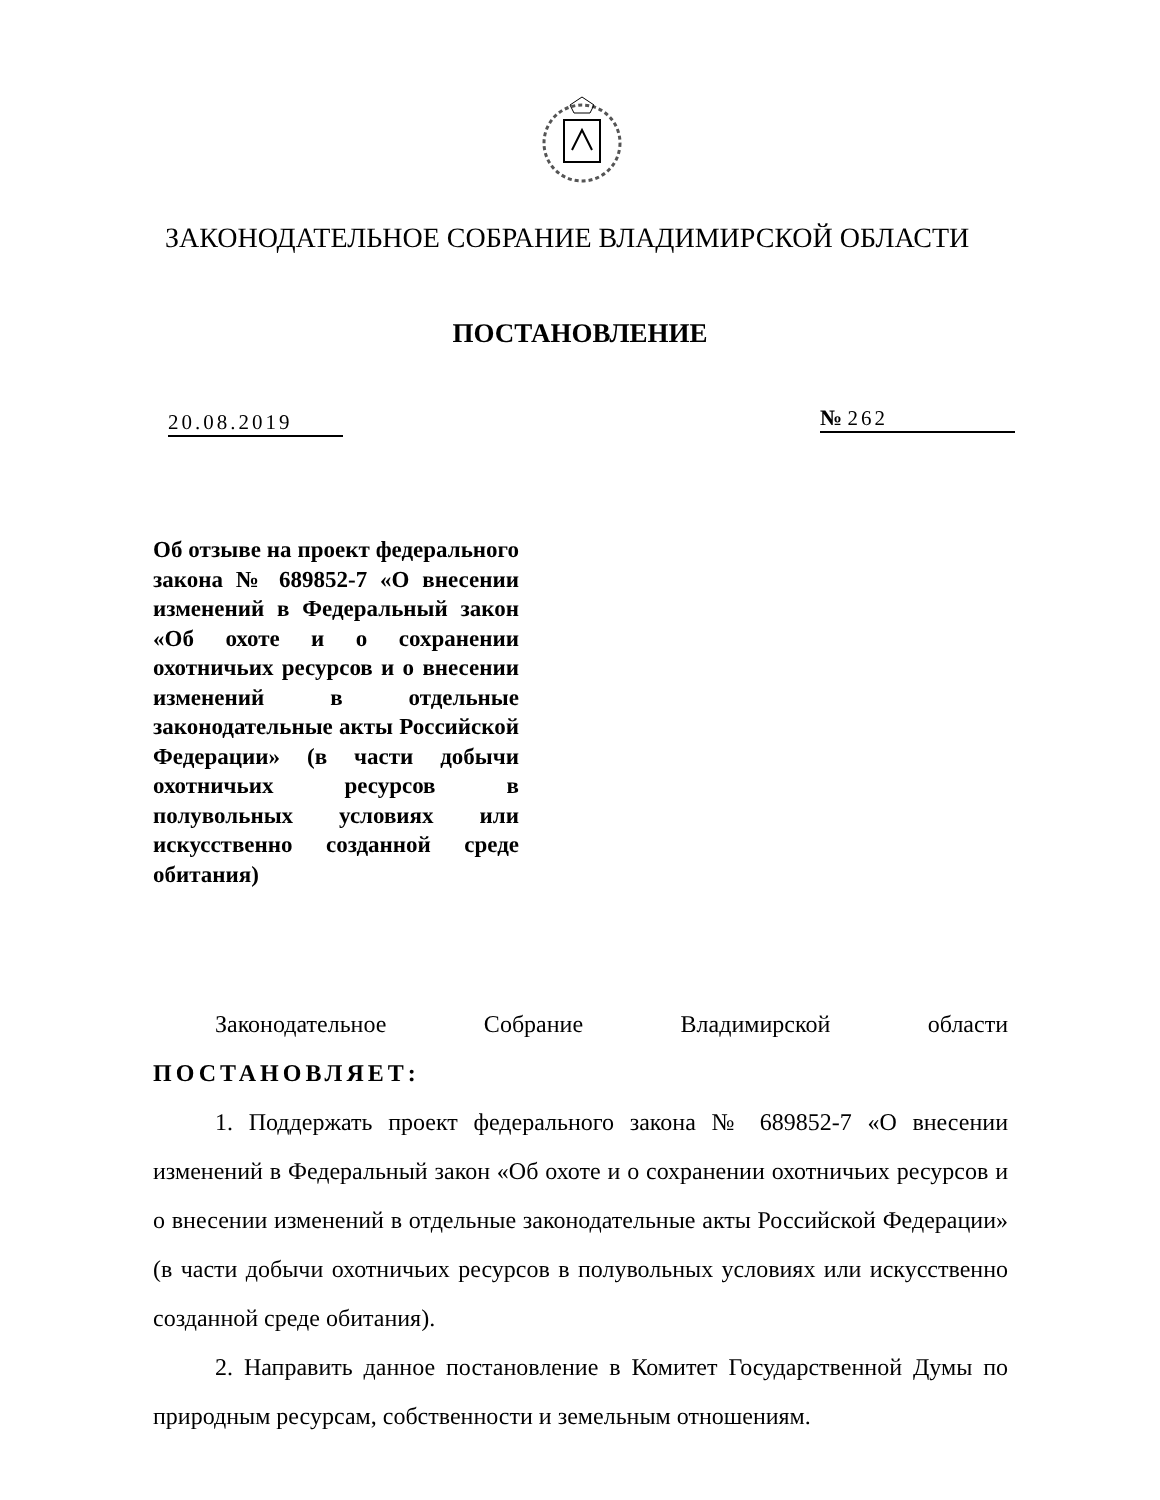ЗАКОНОДАТЕЛЬНОЕ СОБРАНИЕ ВЛАДИМИРСКОЙ ОБЛАСТИ
ПОСТАНОВЛЕНИЕ
20.08.2019 № 262
Об отзыве на проект федерального закона № 689852-7 «О внесении изменений в Федеральный закон «Об охоте и о сохранении охотничьих ресурсов и о внесении изменений в отдельные законодательные акты Российской Федерации» (в части добычи охотничьих ресурсов в полувольных условиях или искусственно созданной среде обитания)
Законодательное Собрание Владимирской области
ПОСТАНОВЛЯЕТ:
1. Поддержать проект федерального закона № 689852-7 «О внесении изменений в Федеральный закон «Об охоте и о сохранении охотничьих ресурсов и о внесении изменений в отдельные законодательные акты Российской Федерации» (в части добычи охотничьих ресурсов в полувольных условиях или искусственно созданной среде обитания).
2. Направить данное постановление в Комитет Государственной Думы по природным ресурсам, собственности и земельным отношениям.